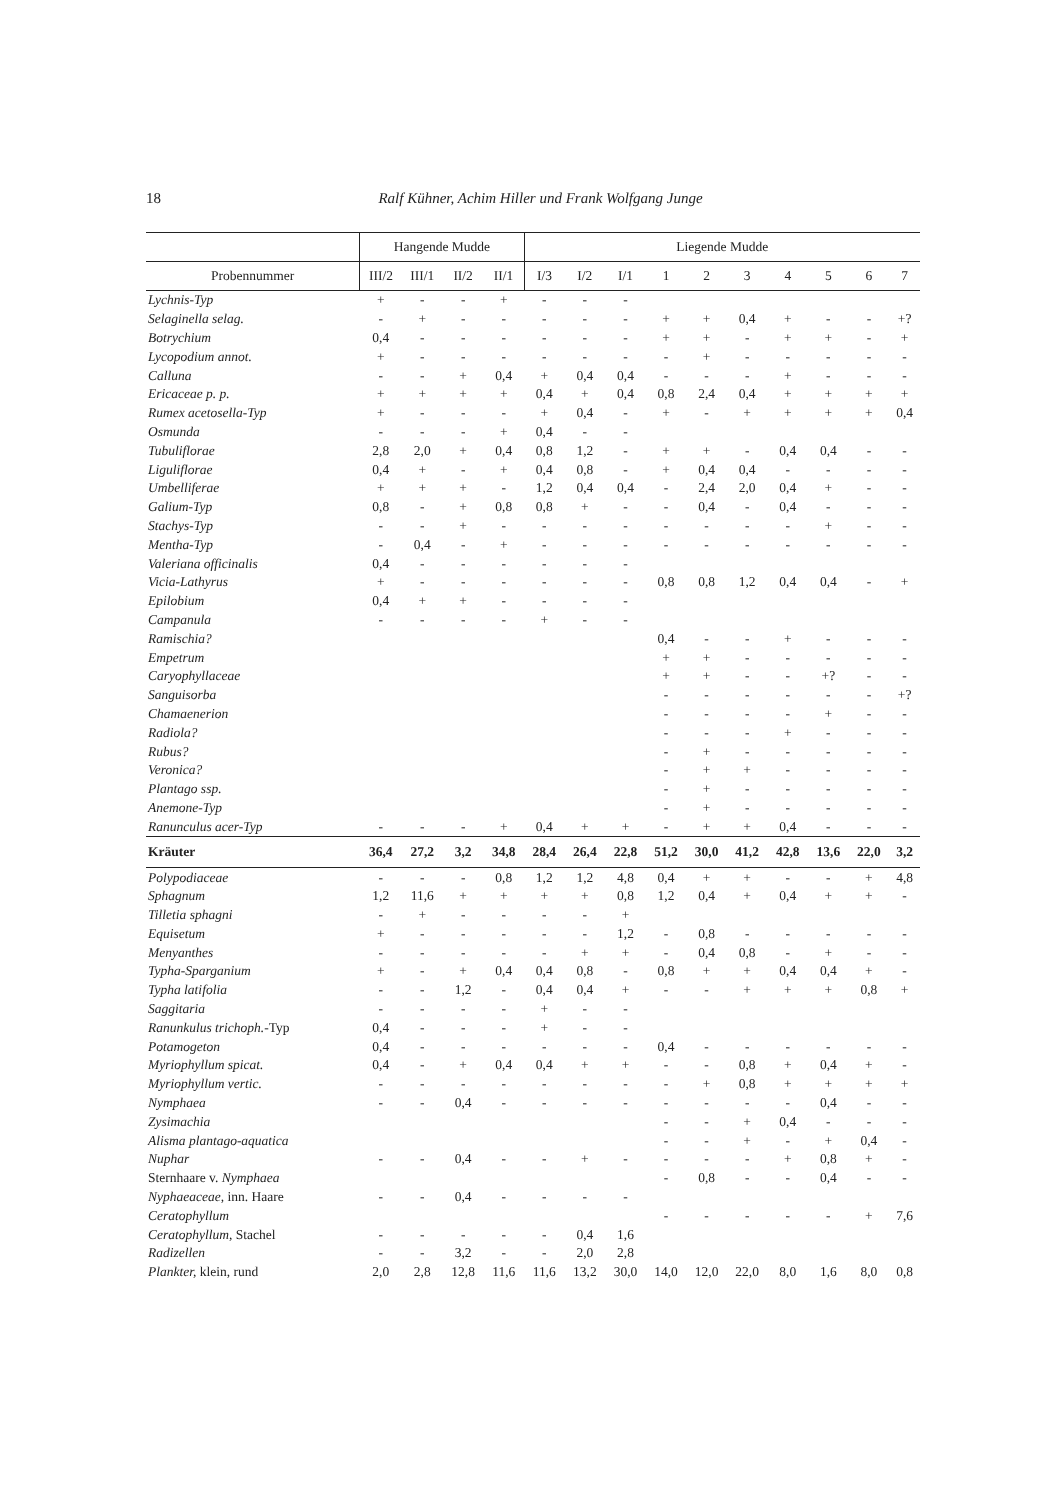18 Ralf Kühner, Achim Hiller und Frank Wolfgang Junge
| | Hangende Mudde | | | | Liegende Mudde | | | | | | | | | |
| --- | --- | --- | --- | --- | --- | --- | --- | --- | --- | --- | --- | --- | --- | --- |
| Probennummer | III/2 | III/1 | II/2 | II/1 | I/3 | I/2 | I/1 | 1 | 2 | 3 | 4 | 5 | 6 | 7 |
| Lychnis-Typ | + | - | - | + | - | - | - | | | | | | | |
| Selaginella selag. | - | + | - | - | - | - | - | + | + | 0,4 | + | - | - | +? |
| Botrychium | 0,4 | - | - | - | - | - | - | + | + | - | + | + | - | + |
| Lycopodium annot. | + | - | - | - | - | - | - | - | + | - | - | - | - | - |
| Calluna | - | - | + | 0,4 | + | 0,4 | 0,4 | - | - | - | + | - | - | - |
| Ericaceae p. p. | + | + | + | + | 0,4 | + | 0,4 | 0,8 | 2,4 | 0,4 | + | + | + | + |
| Rumex acetosella-Typ | + | - | - | - | + | 0,4 | - | + | - | + | + | + | + | 0,4 |
| Osmunda | - | - | - | + | 0,4 | - | - | | | | | | | |
| Tubuliflorae | 2,8 | 2,0 | + | 0,4 | 0,8 | 1,2 | - | + | + | - | 0,4 | 0,4 | - | - |
| Liguliflorae | 0,4 | + | - | + | 0,4 | 0,8 | - | + | 0,4 | 0,4 | - | - | - | - |
| Umbelliferae | + | + | + | - | 1,2 | 0,4 | 0,4 | - | 2,4 | 2,0 | 0,4 | + | - | - |
| Galium-Typ | 0,8 | - | + | 0,8 | 0,8 | + | - | - | 0,4 | - | 0,4 | - | - | - |
| Stachys-Typ | - | - | + | - | - | - | - | - | - | - | - | + | - | - |
| Mentha-Typ | - | 0,4 | - | + | - | - | - | - | - | - | - | - | - | - |
| Valeriana officinalis | 0,4 | - | - | - | - | - | - | | | | | | | |
| Vicia-Lathyrus | + | - | - | - | - | - | - | 0,8 | 0,8 | 1,2 | 0,4 | 0,4 | - | + |
| Epilobium | 0,4 | + | + | - | - | - | - | | | | | | | |
| Campanula | - | - | - | - | + | - | - | | | | | | | |
| Ramischia? | | | | | | | | 0,4 | - | - | + | - | - | - |
| Empetrum | | | | | | | | + | + | - | - | - | - | - |
| Caryophyllaceae | | | | | | | | + | + | - | - | +? | - | - |
| Sanguisorba | | | | | | | | - | - | - | - | - | - | +? |
| Chamaenerion | | | | | | | | - | - | - | - | + | - | - |
| Radiola? | | | | | | | | - | - | - | + | - | - | - |
| Rubus? | | | | | | | | - | + | - | - | - | - | - |
| Veronica? | | | | | | | | - | + | + | - | - | - | - |
| Plantago ssp. | | | | | | | | - | + | - | - | - | - | - |
| Anemone-Typ | | | | | | | | - | + | - | - | - | - | - |
| Ranunculus acer-Typ | - | - | - | + | 0,4 | + | + | - | + | + | 0,4 | - | - | - |
| Kräuter | 36,4 | 27,2 | 3,2 | 34,8 | 28,4 | 26,4 | 22,8 | 51,2 | 30,0 | 41,2 | 42,8 | 13,6 | 22,0 | 3,2 |
| Polypodiaceae | - | - | - | 0,8 | 1,2 | 1,2 | 4,8 | 0,4 | + | + | - | - | + | 4,8 |
| Sphagnum | 1,2 | 11,6 | + | + | + | + | 0,8 | 1,2 | 0,4 | + | 0,4 | + | + | - |
| Tilletia sphagni | - | + | - | - | - | - | + | | | | | | | |
| Equisetum | + | - | - | - | - | - | 1,2 | - | 0,8 | - | - | - | - | - |
| Menyanthes | - | - | - | - | - | + | + | - | 0,4 | 0,8 | - | + | - | - |
| Typha-Sparganium | + | - | + | 0,4 | 0,4 | 0,8 | - | 0,8 | + | + | 0,4 | 0,4 | + | - |
| Typha latifolia | - | - | 1,2 | - | 0,4 | 0,4 | + | - | - | + | + | + | 0,8 | + |
| Saggitaria | - | - | - | - | + | - | - | | | | | | | |
| Ranunkulus trichoph. -Typ | 0,4 | - | - | - | + | - | - | | | | | | | |
| Potamogeton | 0,4 | - | - | - | - | - | - | 0,4 | - | - | - | - | - | - |
| Myriophyllum spicat. | 0,4 | - | + | 0,4 | 0,4 | + | + | - | - | 0,8 | + | 0,4 | + | - |
| Myriophyllum vertic. | - | - | - | - | - | - | - | - | + | 0,8 | + | + | + | + |
| Nymphaea | - | - | 0,4 | - | - | - | - | - | - | - | - | 0,4 | - | - |
| Zysimachia | | | | | | | | - | - | + | 0,4 | - | - | - |
| Alisma plantago-aquatica | | | | | | | | - | - | + | - | + | 0,4 | - |
| Nuphar | - | - | 0,4 | - | - | + | - | - | - | - | + | 0,8 | + | - |
| Sternhaare v. Nymphaea | | | | | | | | - | 0,8 | - | - | 0,4 | - | - |
| Nyphaeaceae, inn. Haare | - | - | 0,4 | - | - | - | - | | | | | | | |
| Ceratophyllum | | | | | | | | - | - | - | - | - | + | 7,6 |
| Ceratophyllum, Stachel | - | - | - | - | - | 0,4 | 1,6 | | | | | | | |
| Radizellen | - | - | 3,2 | - | - | 2,0 | 2,8 | | | | | | | |
| Plankter, klein, rund | 2,0 | 2,8 | 12,8 | 11,6 | 11,6 | 13,2 | 30,0 | 14,0 | 12,0 | 22,0 | 8,0 | 1,6 | 8,0 | 0,8 |